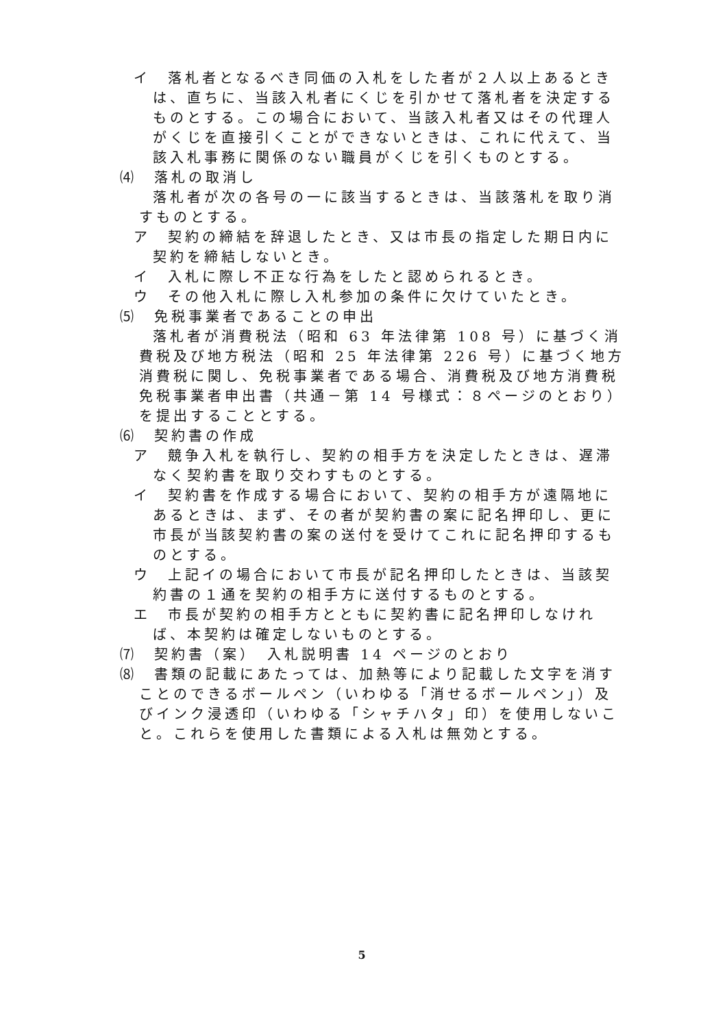イ　落札者となるべき同価の入札をした者が２人以上あるときは、直ちに、当該入札者にくじを引かせて落札者を決定するものとする。この場合において、当該入札者又はその代理人がくじを直接引くことができないときは、これに代えて、当該入札事務に関係のない職員がくじを引くものとする。
⑷　落札の取消し
落札者が次の各号の一に該当するときは、当該落札を取り消すものとする。
ア　契約の締結を辞退したとき、又は市長の指定した期日内に契約を締結しないとき。
イ　入札に際し不正な行為をしたと認められるとき。
ウ　その他入札に際し入札参加の条件に欠けていたとき。
⑸　免税事業者であることの申出
落札者が消費税法（昭和 63 年法律第 108 号）に基づく消費税及び地方税法（昭和 25 年法律第 226 号）に基づく地方消費税に関し、免税事業者である場合、消費税及び地方消費税免税事業者申出書（共通－第 14 号様式：８ページのとおり）を提出することとする。
⑹　契約書の作成
ア　競争入札を執行し、契約の相手方を決定したときは、遅滞なく契約書を取り交わすものとする。
イ　契約書を作成する場合において、契約の相手方が遠隔地にあるときは、まず、その者が契約書の案に記名押印し、更に市長が当該契約書の案の送付を受けてこれに記名押印するものとする。
ウ　上記イの場合において市長が記名押印したときは、当該契約書の１通を契約の相手方に送付するものとする。
エ　市長が契約の相手方とともに契約書に記名押印しなければ、本契約は確定しないものとする。
⑺　契約書（案）　入札説明書 14 ページのとおり
⑻　書類の記載にあたっては、加熱等により記載した文字を消すことのできるボールペン（いわゆる「消せるボールペン」）及びインク浸透印（いわゆる「シャチハタ」印）を使用しないこと。これらを使用した書類による入札は無効とする。
5